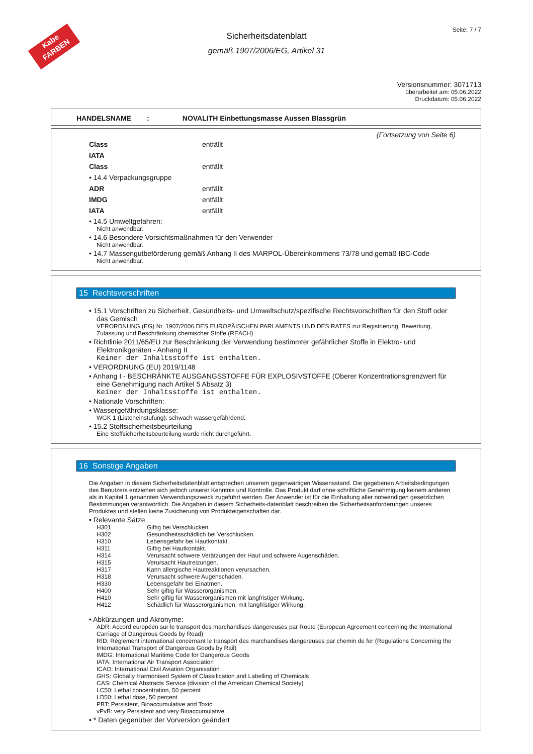Kabe
FARBEN
Seite: 7 / 7
Sicherheitsdatenblatt
gemäß 1907/2006/EG, Artikel 31
Versionsnummer: 3071713
überarbeitet am: 05.06.2022
Druckdatum: 05.06.2022
HANDELSNAME : NOVALITH Einbettungsmasse Aussen Blassgrün
(Fortsetzung von Seite 6)
| Class | entfällt |
| IATA | |
| Class | entfällt |
| • 14.4 Verpackungsgruppe | |
| ADR | entfällt |
| IMDG | entfällt |
| IATA | entfällt |
• 14.5 Umweltgefahren:
Nicht anwendbar.
• 14.6 Besondere Vorsichtsmaßnahmen für den Verwender
Nicht anwendbar.
• 14.7 Massengutbeförderung gemäß Anhang II des MARPOL-Übereinkommens 73/78 und gemäß IBC-Code
Nicht anwendbar.
15 Rechtsvorschriften
• 15.1 Vorschriften zu Sicherheit, Gesundheits- und Umweltschutz/spezifische Rechtsvorschriften für den Stoff oder das Gemisch
VERORDNUNG (EG) Nr. 1907/2006 DES EUROPÄISCHEN PARLAMENTS UND DES RATES zur Registrierung, Bewertung, Zulassung und Beschränkung chemischer Stoffe (REACH)
• Richtlinie 2011/65/EU zur Beschränkung der Verwendung bestimmter gefährlicher Stoffe in Elektro- und Elektronikgeräten - Anhang II
Keiner der Inhaltsstoffe ist enthalten.
• VERORDNUNG (EU) 2019/1148
• Anhang I - BESCHRÄNKTE AUSGANGSSTOFFE FÜR EXPLOSIVSTOFFE (Oberer Konzentrationsgrenzwert für eine Genehmigung nach Artikel 5 Absatz 3)
Keiner der Inhaltsstoffe ist enthalten.
• Nationale Vorschriften:
• Wassergefährdungsklasse:
WGK 1 (Listeneinstufung): schwach wassergefährdend.
• 15.2 Stoffsicherheitsbeurteilung
Eine Stoffsicherheitsbeurteilung wurde nicht durchgeführt.
16 Sonstige Angaben
Die Angaben in diesem Sicherheitsdatenblatt entsprechen unserem gegenwärtigen Wissensstand. Die gegebenen Arbeitsbedingungen des Benutzers entziehen sich jedoch unserer Kenntnis und Kontrolle. Das Produkt darf ohne schriftliche Genehmigung keinem anderen als in Kapitel 1 genannten Verwendungszweck zugeführt werden. Der Anwender ist für die Einhaltung aller notwendigen gesetzlichen Bestimmungen verantwortlich. Die Angaben in diesem Sicherheits-datenblatt beschreiben die Sicherheitsanforderungen unseres Produktes und stellen keine Zusicherung von Produkteigenschaften dar.
• Relevante Sätze
| H301 | Giftig bei Verschlucken. |
| H302 | Gesundheitsschädlich bei Verschlucken. |
| H310 | Lebensgefahr bei Hautkontakt. |
| H311 | Giftig bei Hautkontakt. |
| H314 | Verursacht schwere Verätzungen der Haut und schwere Augenschäden. |
| H315 | Verursacht Hautreizungen. |
| H317 | Kann allergische Hautreaktionen verursachen. |
| H318 | Verursacht schwere Augenschäden. |
| H330 | Lebensgefahr bei Einatmen. |
| H400 | Sehr giftig für Wasserorganismen. |
| H410 | Sehr giftig für Wasserorganismen mit langfristiger Wirkung. |
| H412 | Schädlich für Wasserorganismen, mit langfristiger Wirkung. |
• Abkürzungen und Akronyme:
ADR: Accord européen sur le transport des marchandises dangereuses par Route (European Agreement concerning the International Carriage of Dangerous Goods by Road)
RID: Règlement international concernant le transport des marchandises dangereuses par chemin de fer (Regulations Concerning the International Transport of Dangerous Goods by Rail)
IMDG: International Maritime Code for Dangerous Goods
IATA: International Air Transport Association
ICAO: International Civil Aviation Organisation
GHS: Globally Harmonised System of Classification and Labelling of Chemicals
CAS: Chemical Abstracts Service (division of the American Chemical Society)
LC50: Lethal concentration, 50 percent
LD50: Lethal dose, 50 percent
PBT: Persistent, Bioaccumulative and Toxic
vPvB: very Persistent and very Bioaccumulative
• * Daten gegenüber der Vorversion geändert